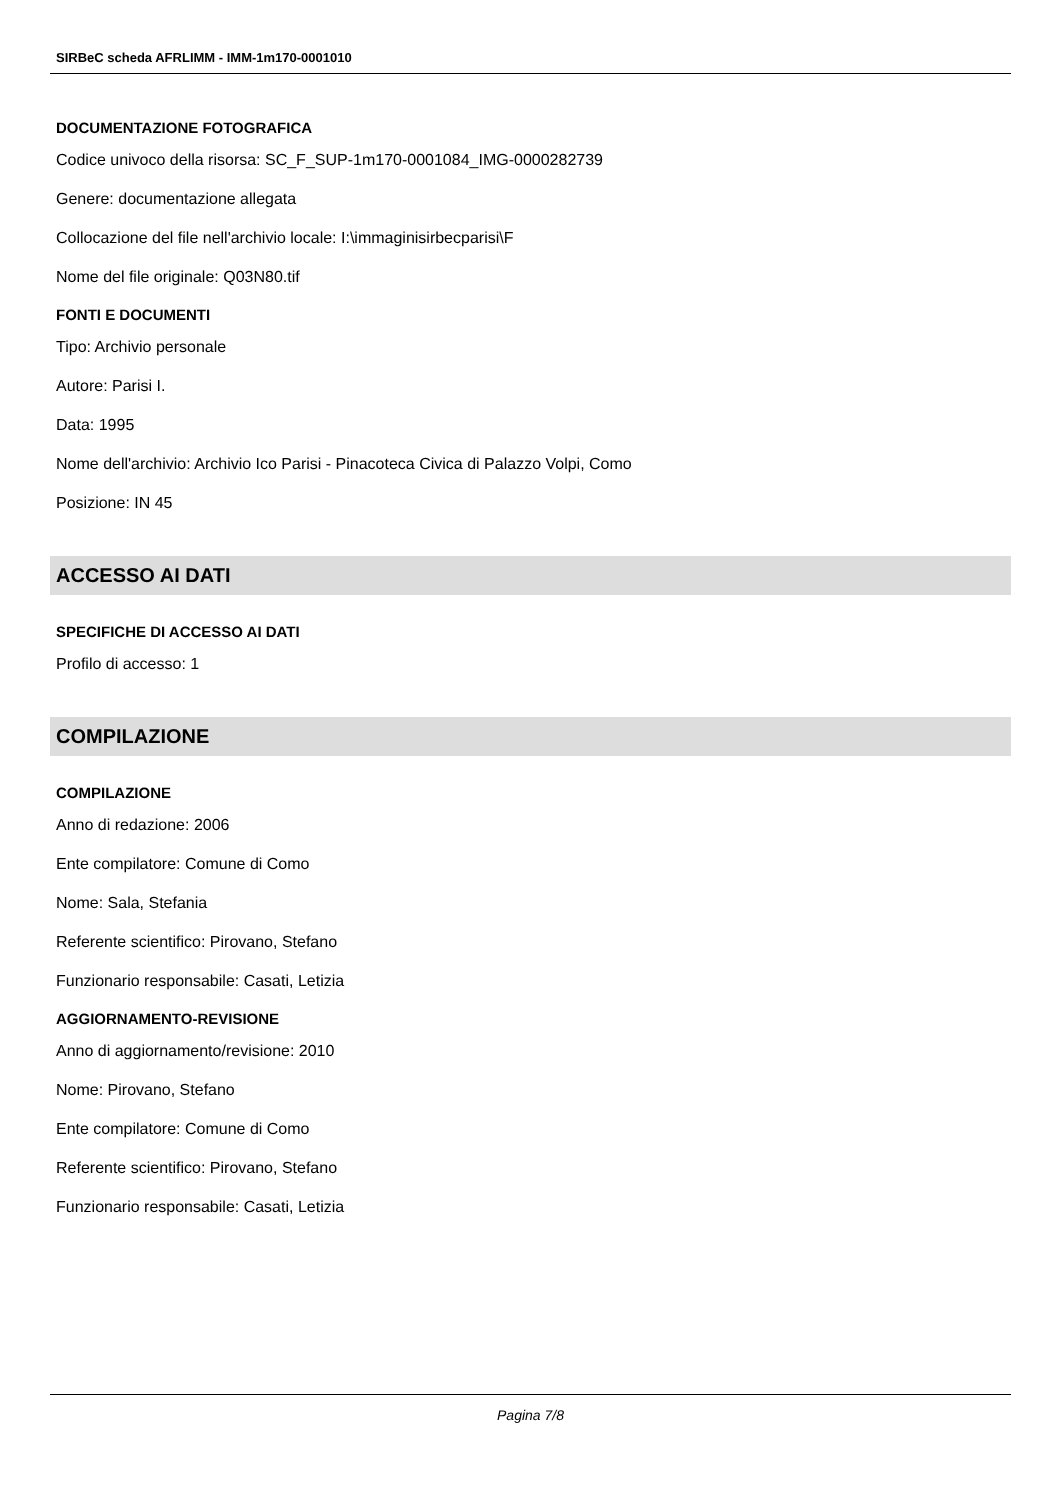SIRBeC scheda AFRLIMM - IMM-1m170-0001010
DOCUMENTAZIONE FOTOGRAFICA
Codice univoco della risorsa: SC_F_SUP-1m170-0001084_IMG-0000282739
Genere: documentazione allegata
Collocazione del file nell'archivio locale: I:\immaginisirbecparisi\F
Nome del file originale: Q03N80.tif
FONTI E DOCUMENTI
Tipo: Archivio personale
Autore: Parisi I.
Data: 1995
Nome dell'archivio: Archivio Ico Parisi - Pinacoteca Civica di Palazzo Volpi, Como
Posizione: IN 45
ACCESSO AI DATI
SPECIFICHE DI ACCESSO AI DATI
Profilo di accesso: 1
COMPILAZIONE
COMPILAZIONE
Anno di redazione: 2006
Ente compilatore: Comune di Como
Nome: Sala, Stefania
Referente scientifico: Pirovano, Stefano
Funzionario responsabile: Casati, Letizia
AGGIORNAMENTO-REVISIONE
Anno di aggiornamento/revisione: 2010
Nome: Pirovano, Stefano
Ente compilatore: Comune di Como
Referente scientifico: Pirovano, Stefano
Funzionario responsabile: Casati, Letizia
Pagina 7/8